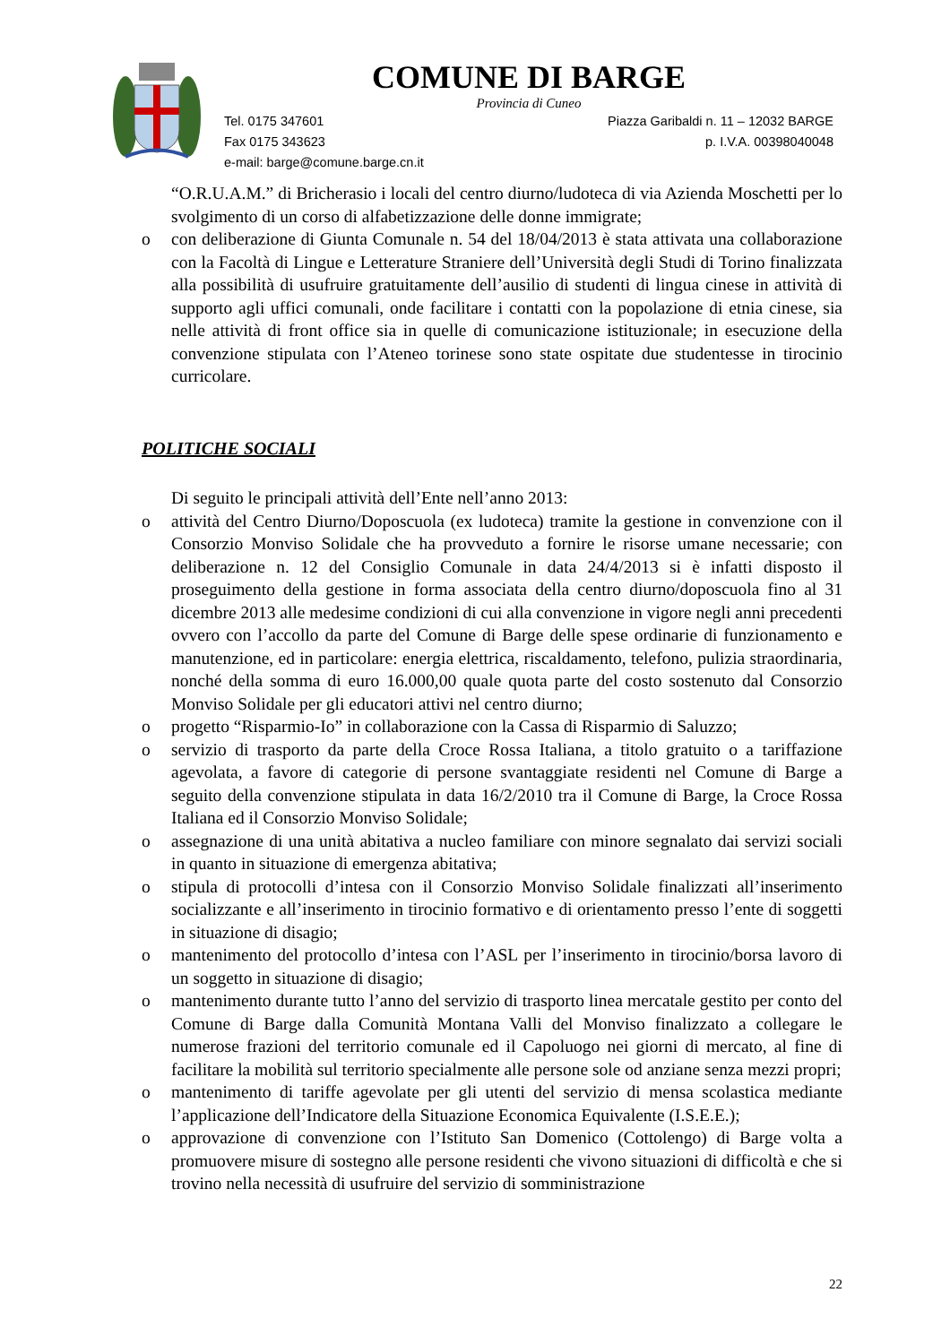COMUNE DI BARGE
Provincia di Cuneo
Tel. 0175 347601 Piazza Garibaldi n. 11 – 12032 BARGE
Fax 0175 343623 p. I.V.A. 00398040048
e-mail: barge@comune.barge.cn.it
“O.R.U.A.M.” di Bricherasio i locali del centro diurno/ludoteca di via Azienda Moschetti per lo svolgimento di un corso di alfabetizzazione delle donne immigrate;
o con deliberazione di Giunta Comunale n. 54 del 18/04/2013 è stata attivata una collaborazione con la Facoltà di Lingue e Letterature Straniere dell’Università degli Studi di Torino finalizzata alla possibilità di usufruire gratuitamente dell’ausilio di studenti di lingua cinese in attività di supporto agli uffici comunali, onde facilitare i contatti con la popolazione di etnia cinese, sia nelle attività di front office sia in quelle di comunicazione istituzionale; in esecuzione della convenzione stipulata con l’Ateneo torinese sono state ospitate due studentesse in tirocinio curricolare.
POLITICHE SOCIALI
Di seguito le principali attività dell’Ente nell’anno 2013:
o attività del Centro Diurno/Doposcuola (ex ludoteca) tramite la gestione in convenzione con il Consorzio Monviso Solidale che ha provveduto a fornire le risorse umane necessarie; con deliberazione n. 12 del Consiglio Comunale in data 24/4/2013 si è infatti disposto il proseguimento della gestione in forma associata della centro diurno/doposcuola fino al 31 dicembre 2013 alle medesime condizioni di cui alla convenzione in vigore negli anni precedenti ovvero con l’accollo da parte del Comune di Barge delle spese ordinarie di funzionamento e manutenzione, ed in particolare: energia elettrica, riscaldamento, telefono, pulizia straordinaria, nonché della somma di euro 16.000,00 quale quota parte del costo sostenuto dal Consorzio Monviso Solidale per gli educatori attivi nel centro diurno;
o progetto “Risparmio-Io” in collaborazione con la Cassa di Risparmio di Saluzzo;
o servizio di trasporto da parte della Croce Rossa Italiana, a titolo gratuito o a tariffazione agevolata, a favore di categorie di persone svantaggiate residenti nel Comune di Barge a seguito della convenzione stipulata in data 16/2/2010 tra il Comune di Barge, la Croce Rossa Italiana ed il Consorzio Monviso Solidale;
o assegnazione di una unità abitativa a nucleo familiare con minore segnalato dai servizi sociali in quanto in situazione di emergenza abitativa;
o stipula di protocolli d’intesa con il Consorzio Monviso Solidale finalizzati all’inserimento socializzante e all’inserimento in tirocinio formativo e di orientamento presso l’ente di soggetti in situazione di disagio;
o mantenimento del protocollo d’intesa con l’ASL per l’inserimento in tirocinio/borsa lavoro di un soggetto in situazione di disagio;
o mantenimento durante tutto l’anno del servizio di trasporto linea mercatale gestito per conto del Comune di Barge dalla Comunità Montana Valli del Monviso finalizzato a collegare le numerose frazioni del territorio comunale ed il Capoluogo nei giorni di mercato, al fine di facilitare la mobilità sul territorio specialmente alle persone sole od anziane senza mezzi propri;
o mantenimento di tariffe agevolate per gli utenti del servizio di mensa scolastica mediante l’applicazione dell’Indicatore della Situazione Economica Equivalente (I.S.E.E.);
o approvazione di convenzione con l’Istituto San Domenico (Cottolengo) di Barge volta a promuovere misure di sostegno alle persone residenti che vivono situazioni di difficoltà e che si trovino nella necessità di usufruire del servizio di somministrazione
22